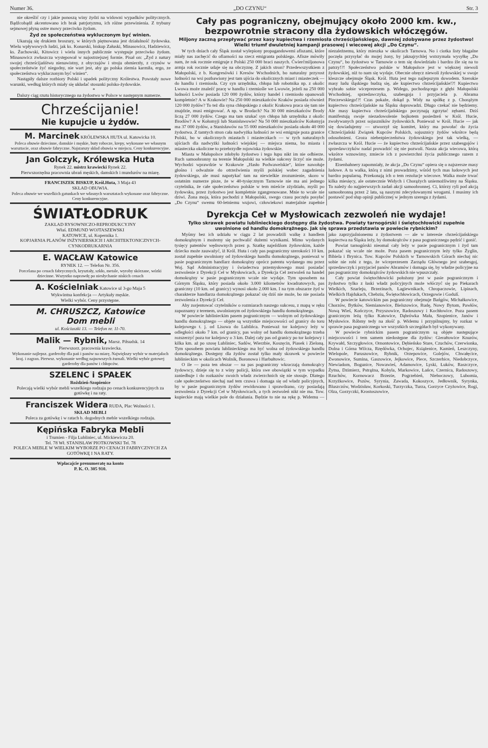Numer 36. „DO CZYNU“Str. 3
nie określić czy i jakie ponoszą winy żydzi na widowni wypadków politycznych. Bądźcobądź akcentowano ich brak patrjotyzmu, ich różne przewinienia. Z trybuny sejmowej płyną ostre mowy przeciwko żydom.
Żyd ze społeczeństwa wykluczonym być winien.
Ukazują się drukiem broszury, w których piętnowana jest działalność żydowska. Wielu wpływowych ludzi, jak ks. Konarski, biskup Załuski, Minasowicz, Hadziewicz, ks. Żuchowski, Kitowicz i wielu innych publicznie występuje przeciwko żydom. Minasowicz zwłaszcza występował w najostrzejszej formie. Pisał on: „Żyd z natury swojej chrześcijańśtwu nienawistny, z obyczajów i stroju obmierzły, z czynów w społeczeństwie żyć niegodny, nie wart jest, aby go polska ziemia karmiła, ergo, ze społeczeństwa wykluczonym być winien“.
Nastąpiły dalsze rozbiory Polski i upadek polityczny Królestwa. Powstały nowe warunki, według których miały się układać stosunki polsko-żydowskie.
*
Dalszy ciąg rzutu historycznego na żydostwo w Polsce w następnym numerze.
Chrześcijanie!
Nie kupujcie u żydów.
M. Marcinek KRÓLEWSKA HUTA ul. Katowicka 10.
Poleca obuwie dziecinne, damskie i męskie, buty robocze, krepy, wykonane we własnym warsztacie, oraz obuwie fabryczne. Najstarszy skład obuwia w miejscu. Ceny konkurencyjne.
Jan Golczyk, Królewska Huta
Rynek 22. mistrz krawiecki Rynek 22.
Pierwszorzędna pracownia ubrań męskich, damskich i mundurów na miarę.
FRANCISZEK BISKUP, Król.Huta, 3 Maja 43
SKŁAD OBUWIA.
Poleca obuwie we wszelkich gatunkach we własnych warsztatach wykonane oraz fabryczne. Ceny konkurencyjne.
ŚWIATŁODRUK
ZAKŁAD RYSOWNICZO-REPRODUKCYJNY
Właś. EDMUND WOJTASZEWSKI
KATOWICE, ul. Kopernika 1.
KOPJARNIA PLANÓW INŻYNIERSKICH I ARCHITEKTONICZNYCH-CYNKODRUKARNIA
E. WACŁAW Katowice
RYNEK 12. — Telefon Nr. 356.
Porcelana po cenach fabrycznych, kryształy, szkło, metale, wyroby skórzane, wózki dziecinne. Wszystko naprawdę po niesłychanie niskich cenach
A. Kościelniak Katowice ul 3-go Maja 5
Wykwintna konfekcja — Artykuły męskie.
Wielki wybór. Ceny przystępne.
M. CHRUSZCZ, Katowice
Dom mebli
ul. Kościuszki 13. — Telefon nr. 11-70.
Malik — Rybnik, Marsz. Piłsudsk. 14
Pierwszorz. pracownia krawiecka.
Wykonanie najlepsz. garderoby dla pań i panów na miarę. Największy wybór w materjałach kraj. i zagran. Pierwsz. wykonanie według najnowszych żurnali. Wielki wybór gotowej garderoby dla panów i chłopców.
SZELENC i SPAŁEK
Rożdzień-Szopienice
Polecają wielki wybór mebli wszelkiego rodzaju po cenach konkurencyjnych za gotówkę i na raty.
Franciszek Widera RUDA, Plac Wolności 1.
SKŁAD MEBLI
Poleca za gotówkę i w ratach b. dogodnych meble wszelkiego rodzaju.
Kępińska Fabryka Mebli
i Trumien - Filja Lubliniec, ul. Mickiewicza 20.
Tel. 78 Wł. STANISŁAW PIOTKOWSKI Tel. 78
POLECA MEBLE W WIELKIM WYBORZE PO CENACH FABRYCZNYCH ZA GOTÓWKĘ I NA RATY.
Wpłacajcie prenumeratę na konto
P. K. O. 305 910.
Cały pas pograniczny, obejmujący około 2000 km. kw., bezpowrotnie stracony dla żydowskich włóczęgów.
Miljony zaczną przepływać przez kasy kupiectwa i rzemiosła chrześcijańskiego, dawniej zdobywane przez żydostwo! Wielki triumf dwuletniej kampanji prasowej i wiecowej akcji „Do Czynu“.
W tych dniach cały Śląsk został wylepiony propagandowemi afiszami, które miały nas zachęcić do ofiarności na rzecz emigranta polskiego. Afisze mówiły nam, że rok rocznie emigruje z Polski 250 000 braci naszych. Ćwierćmiljonowa armja rok rocznie udaje się na obczyznę. Z jakich stron? Przedewszystkiem z Małopolski, z b. Kongresówki i Kresów Wschodnich, bo naturalny przyrost ludności na wsi pozbawiony jest tam ujścia do okolicznych miast i miasteczek — do handlu i rzemiosła. Czy syn urzędnika, chłopa lub robotnika np. z okolic Lwowa może znaleźć pracę w handlu i rzemiośle we Lwowie, jeżeli na 250 000 ludności Lwów posiada 120 000 żydów, którzy handel i rzemiosło opanowali kompletnie? A w Krakowie? Na 250 000 mieszkańców Kraków posiada również 120 000 żydów? To też dla syna chłopskiego z okolic Krakowa praca się tam nie znajdzie, musi emigrować. A np. w Brodach? Na 30 000 mieszkańców Brody liczą 27 000 żydów. Czego ma tam szukać syn chłopa lub urzędnika z okolic Brodów? A w Kołomyji lub Stanisławowie? Na 50 000 mieszkańców Kołomyja ma 37 000 żydów, a Stanisławów na 55 000 mieszkańców posiada około 40 000 żydostwa. Z tamtych stron cała nadwyżka ludności ze wsi emigruje poza granice Polski, bo w okolicznych miastach i miasteczkach — w tych naturalnych ujściach dla nadwyżki ludności wiejskiej — miejsca niema, bo miasta i miasteczka okoliczne to przebrzydłe rojowiska żydowskie.
Miasta w Małopolsce zdobyło żydostwo i tego łupu nikt im nie odbierze. Ruch samoobronny na terenie Małopolski na wielkie sukcesy liczyć nie może. Wychodzi wprawdzie w Krakowie „Hasło Podwawelskie“, które nawołuje głośno i odważnie do otrzeźwienia myśli polskiej wobec zagadnienia żydowskiego, ale musi napotykać tam na niewielkie zrozumienie, skoro w ostatnim numerze pisze, że w 40-tysięcznym Tarnowie nie ma ani jednego czytelnika, że całe społeczeństwo polskie w tem mieście zżydziało, myśli po żydowsku, przez żydostwo jest kompletnie zgangrenowane. Mnie to wcale nie dziwi. Żona moja, która pochodzi z Małopolski, swego czasu poczęła posyłać „Do Czynu“ swemu 60-letniemu wujowi, człowiekowi materjalnie zupełnie niezależnemu, który mieszka w okolicach Tarnowa. No i ciotka listy błagalne poczęła przysyłać do mojej żony, by jaknajrychlej wstrzymała wysyłkę „Do Czynu“, bo żydostwo w Tarnowie o tem się dowiedziało i bardzo źle się na to patrzy!?! Społeczeństwo polskie w Małopolsce jest w większej niewoli żydowskiej, niż to nam się wydaje. Obecnie obręcz niewoli żydowskiej w swoje kleszcze obejmuje Śląsk. Król. Huta jest tego najlepszym dowodem. Szerokie masy ludu śląskiego budzą się, ale kupiectwo chrześcijańskie!?! Kupiectwo wybrało sobie wiceprezesem p. Widego, pochodzącego z głębi Małopolski Wschodniej, sprzedawczyka, szabesgoja i przyjaciela p. Abrama Pinczewskiego!?! Czas pokaże, dokąd p. Widy na spółkę z p. Chorążym kupiectwo chrześcijańskie na Śląsku doprowadzi. Długo czekać nie będziemy. Ale masy kupiectwa chrześcijańskiego poczynają zgrzytać zębami. Dziś manifestują swoje niezadowolenie bojkotem posiedzeń w Król. Hucie, zwoływanych przez sojuszników żydowskich. Ponieważ w Król. Hucie — jak się dowiadujemy — utworzył się komitet, który ma powołać do życia Chrześcijański Związek Kupców Polskich, sojusznicy żydów wkrótce będą odosobnieni. Groza niebezpieczeństwa żydowskiego jest tak wielką, — zwłaszcza w Król. Hucie — że kupiectwo chrześcijańskie przez szabesgojów i sprzedawczyków nadal prowadzić się nie pozwoli. Nasza akcja wiecowa, którą wkrótce wznowimy, zmiecie ich z powierzchni życia publicznego razem z żydami.
Eisenbahnery zapomniały, że akcja „Do Czynu“ opiera się o najszersze masy ludowe. A ta walka, którą z nimi prowadzimy, wśród tych mas ludowych jest bardzo popularną. Przekonają ich o tem rezolucje wiecowe. Walka może trwać kilka miesięcy, ale ostatecznie Widych i Chorążych uniemożliwimy na Śląsku. To należy do najpierwszych zadań akcji samoobronnej. Ci, którzy ryli pod akcją samoobronną przez 2 lata, są naszymi zdecydowanymi wrogami. I musimy ich postawić pod słup opinji publicznej w jednym szeregu z żydami.
Dyrekcja Ceł w Mysłowicach zezwoleń nie wydaje!
Tylko skrawek powiatu lublinieckiego dostępny dla żydostwa. Powiaty tarnogórski i świętochłowicki zupełnie uwolnione od handlu domokrążnego. Jak się sprawa przedstawia w powiecie rybnickim?
Myśmy bez ich udziału w ciągu 2 lat prowadzili walkę z handlem domokrążnym i możemy się pochwalić dużemi wynikami. Mimo wydanych tysięcy patentów wędrownych przez p. Szatkę najeźdźom żydowskim, każde dziecko może zauważyć, iż Król. Huta i cały pas pograniczny szerokości 10 km. został zupełnie uwolniony od żydowskiego handlu domokrążnego, ponieważ w pasie pogranicznym handlarz domokrążny oprócz patentu wydanego mu przez Woj. Sąd Administracyjny i świadectwa przemysłowego musi posiadać zezwolenie z Dyrekcji Ceł w Mysłowicach, a Dyrekcja Ceł zezwoleń na handel domokrążny w pasie pogranicznym wcale nie wydaje. Tym sposobem na Górnym Śląsku, który posiada około 3.000 kilometrów kwadratowych, pas graniczny (10 km. od granicy) wynosi około 2.000 km. I na tym obszarze żyd w charakterze handlarza domokrążnego pokazać się dziś nie może, bo nie posiada zezwolenia z Dyrekcji Ceł.
Aby zorjentować czytelników o rozmiarach naszego sukcesu, z mapą w ręku zapoznamy z terenem, uwolnionym od żydowskiego handlu domokrążnego.
W powiecie lublinieckim pasem pogranicznym — wolnym od żydowskiego handlu domokrążnego — objęte są wszystkie miejscowości od granicy do toru kolejowego t. j. od Lisowa do Lublińca. Ponieważ tor kolejowy leży w odległości około 7 km. od granicy, pas wolny od handlu domokrążnego trzeba rozszerzyć poza tor kolejowy o 3 km. Dalej cały pas od granicy po tor kolejowy i kilka km. aż po szosę Lubliniec, Sadów, Wierzbie, Koszęcin, Piasek i Zieloną. Tym sposobem powiatu lublinieckiego ma być wolna od żydowskiego handlu domokrążnego. Dostępny dla żydów został tylko mały skrawek w powiecie lublinieckim w okolicach Woźnik, Boronowa i Harbułtowic.
O ile — poza ten obszar — na pas pograniczny wkraczają domokrążcy żydowscy, dzieje się to z winy policji, która swe obowiązki w tym wypadku zaniedbuje i do rozkazów swoich władz zwierzchnich się nie stosuje. Dlatego całe społeczeństwo niechaj nad tem czuwa i domaga się od władz policyjnych, by w pasie pogranicznym żydów rewidowano i sprawdzano, czy posiadają zezwolenia z Dyrekcji Ceł w Mysłowicach, a tych zezwoleń nikt nie ma. Tow. kupieckie mają wielkie pole do działania. Będzie to nie na rękę p. Widemu — jako zaprzyjaźnionemu z żydostwem — ale w interesie chrześcijańskiego kupiectwa na Śląsku leży, by domokrążców z pasa pogranicznego pędzić i gonić.
Powiat tarnogórski nieomal cały leży w pasie pogranicznym i żyd tam pokazać się wcale nie może. Poza pasem pogranicznym leży tylko Żyglin, Bibiela i Brynica. Tow. Kupców Polskich w Tarnowskich Górach niechaj nic sobie nie robi z tego, że wiceprezesem Zarządu Głównego jest szabesgoj, sprzedawczyk i przyjaciel panów Abramów i domaga się, by władze policyjne na pas pograniczny domokrążców żydowskich nie wpuszczały.
Cały powiat świętochłowicki położony jest w pasie pogranicznym i żydostwo tylko z łaski władz policyjnych może włóczyć się po Piekarach Wielkich, Szarleju, Brzezinach, Łagiewnikach, Chropaczowie, Lipinach, Wielkich Hajdukach, Chebziu, Świętochłowicach, Orzegowie i Godulí.
W powiecie katowickim pas pograniczny obejmuje Bańgów, Michałkowice, Chorzów, Bytków, Siemianowice, Bielszowice, Rudę, Nowy Bytom, Pawłów, Nową Wieś, Kończyce, Przyszowice, Radoszowy i Kochłowice. Poza pasem granicznym leżą tylko Katowice, Dąbrówka Mała, Szopienice, Janów i Mysłowice. Róbmy tedy na złość p. Widemu i przypilnujmy, by rozkaz w sprawie pasa pogranicznego we wszystkich szczegółach był wykonywany.
W powiecie rybnickim pasem pogranicznym są objęte następujące miejscowości i tem samem niedostępne dla żydów: Gierałtowice Knurów, Krywałd, Szczygłowice, Ornontowice, Dębieńsko Stare, Czuchów, Czerwionka, Dolna i Górna Wilcza, Rzędówka, Ochojec, Książenice, Kamień, Leszczyny, Wielopole, Paruszowice, Rybnik, Orzepowice, Golejów, Chwałęcice, Zwonowice, Sumina, Gaszowice, Jejkowice, Piece, Szczerbice, Niedobczyce, Niewiadom, Bogunice, Nowawieś, Adamowice, Lyski, Łuków, Raszczyce, Żytna, Dzimierz, Pstrążna, Kobyla, Markowice, Łańce, Czernica, Radoszowy, Rzuchów, Kornowacz Brzezie, Pogrzebień, Nieboczowy, Lubomia, Krzyżkowice, Pszów, Syrynia, Zawada, Kokoszyce, Jedłownik, Syrynka, Bluszczów, Wodzisław, Korkoski, Turzyczka, Turza, Gorzyce Czyżowice, Rogi, Olza, Gorzyczki, Krostoszowice,